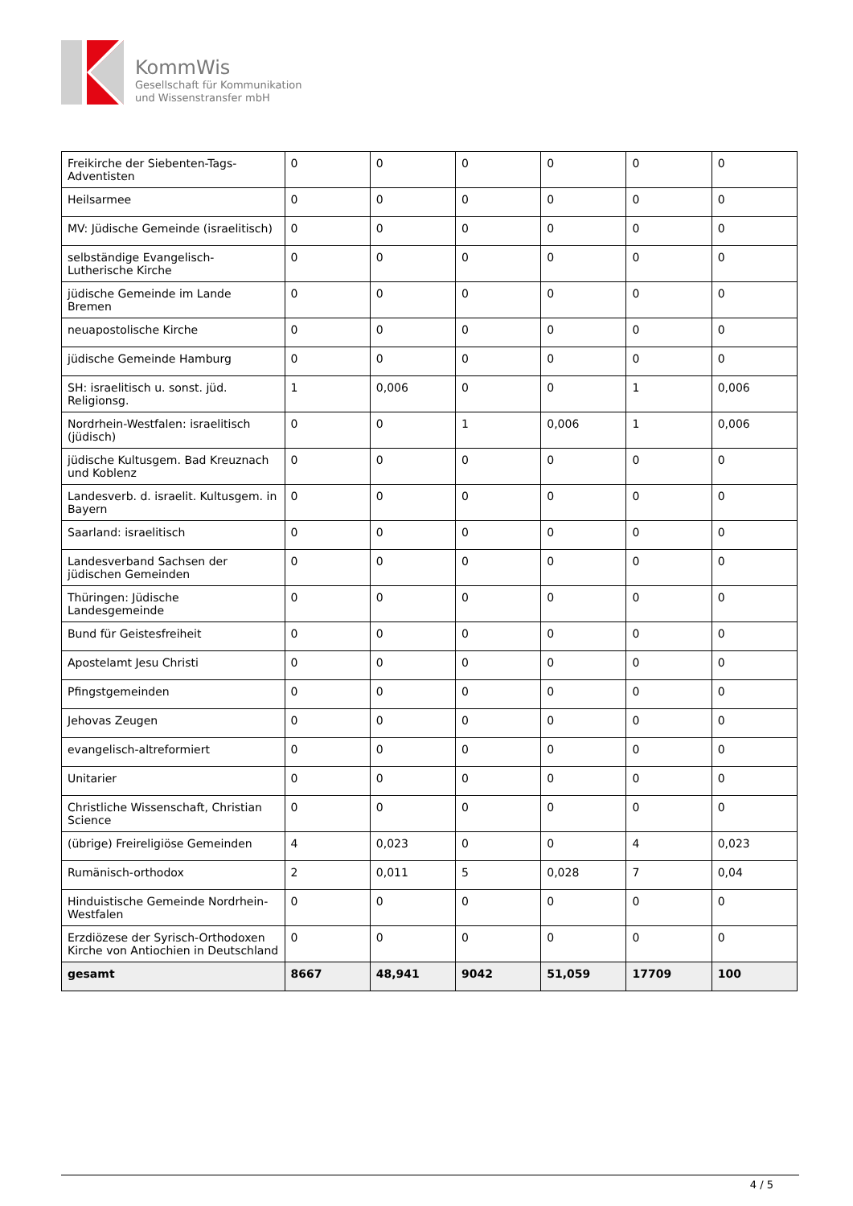KommWis
Gesellschaft für Kommunikation
und Wissenstransfer mbH
| Freikirche der Siebenten-Tags-Adventisten | 0 | 0 | 0 | 0 | 0 | 0 |
| Heilsarmee | 0 | 0 | 0 | 0 | 0 | 0 |
| MV: Jüdische Gemeinde (israelitisch) | 0 | 0 | 0 | 0 | 0 | 0 |
| selbständige Evangelisch-Lutherische Kirche | 0 | 0 | 0 | 0 | 0 | 0 |
| jüdische Gemeinde im Lande Bremen | 0 | 0 | 0 | 0 | 0 | 0 |
| neuapostolische Kirche | 0 | 0 | 0 | 0 | 0 | 0 |
| jüdische Gemeinde Hamburg | 0 | 0 | 0 | 0 | 0 | 0 |
| SH: israelitisch u. sonst. jüd. Religionsg. | 1 | 0,006 | 0 | 0 | 1 | 0,006 |
| Nordrhein-Westfalen: israelitisch (jüdisch) | 0 | 0 | 1 | 0,006 | 1 | 0,006 |
| jüdische Kultusgem. Bad Kreuznach und Koblenz | 0 | 0 | 0 | 0 | 0 | 0 |
| Landesverb. d. israelit. Kultusgem. in Bayern | 0 | 0 | 0 | 0 | 0 | 0 |
| Saarland: israelitisch | 0 | 0 | 0 | 0 | 0 | 0 |
| Landesverband Sachsen der jüdischen Gemeinden | 0 | 0 | 0 | 0 | 0 | 0 |
| Thüringen: Jüdische Landesgemeinde | 0 | 0 | 0 | 0 | 0 | 0 |
| Bund für Geistesfreiheit | 0 | 0 | 0 | 0 | 0 | 0 |
| Apostelamt Jesu Christi | 0 | 0 | 0 | 0 | 0 | 0 |
| Pfingstgemeinden | 0 | 0 | 0 | 0 | 0 | 0 |
| Jehovas Zeugen | 0 | 0 | 0 | 0 | 0 | 0 |
| evangelisch-altreformiert | 0 | 0 | 0 | 0 | 0 | 0 |
| Unitarier | 0 | 0 | 0 | 0 | 0 | 0 |
| Christliche Wissenschaft, Christian Science | 0 | 0 | 0 | 0 | 0 | 0 |
| (übrige) Freireligiöse Gemeinden | 4 | 0,023 | 0 | 0 | 4 | 0,023 |
| Rumänisch-orthodox | 2 | 0,011 | 5 | 0,028 | 7 | 0,04 |
| Hinduistische Gemeinde Nordrhein-Westfalen | 0 | 0 | 0 | 0 | 0 | 0 |
| Erzdiözese der Syrisch-Orthodoxen Kirche von Antiochien in Deutschland | 0 | 0 | 0 | 0 | 0 | 0 |
| gesamt | 8667 | 48,941 | 9042 | 51,059 | 17709 | 100 |
4 / 5